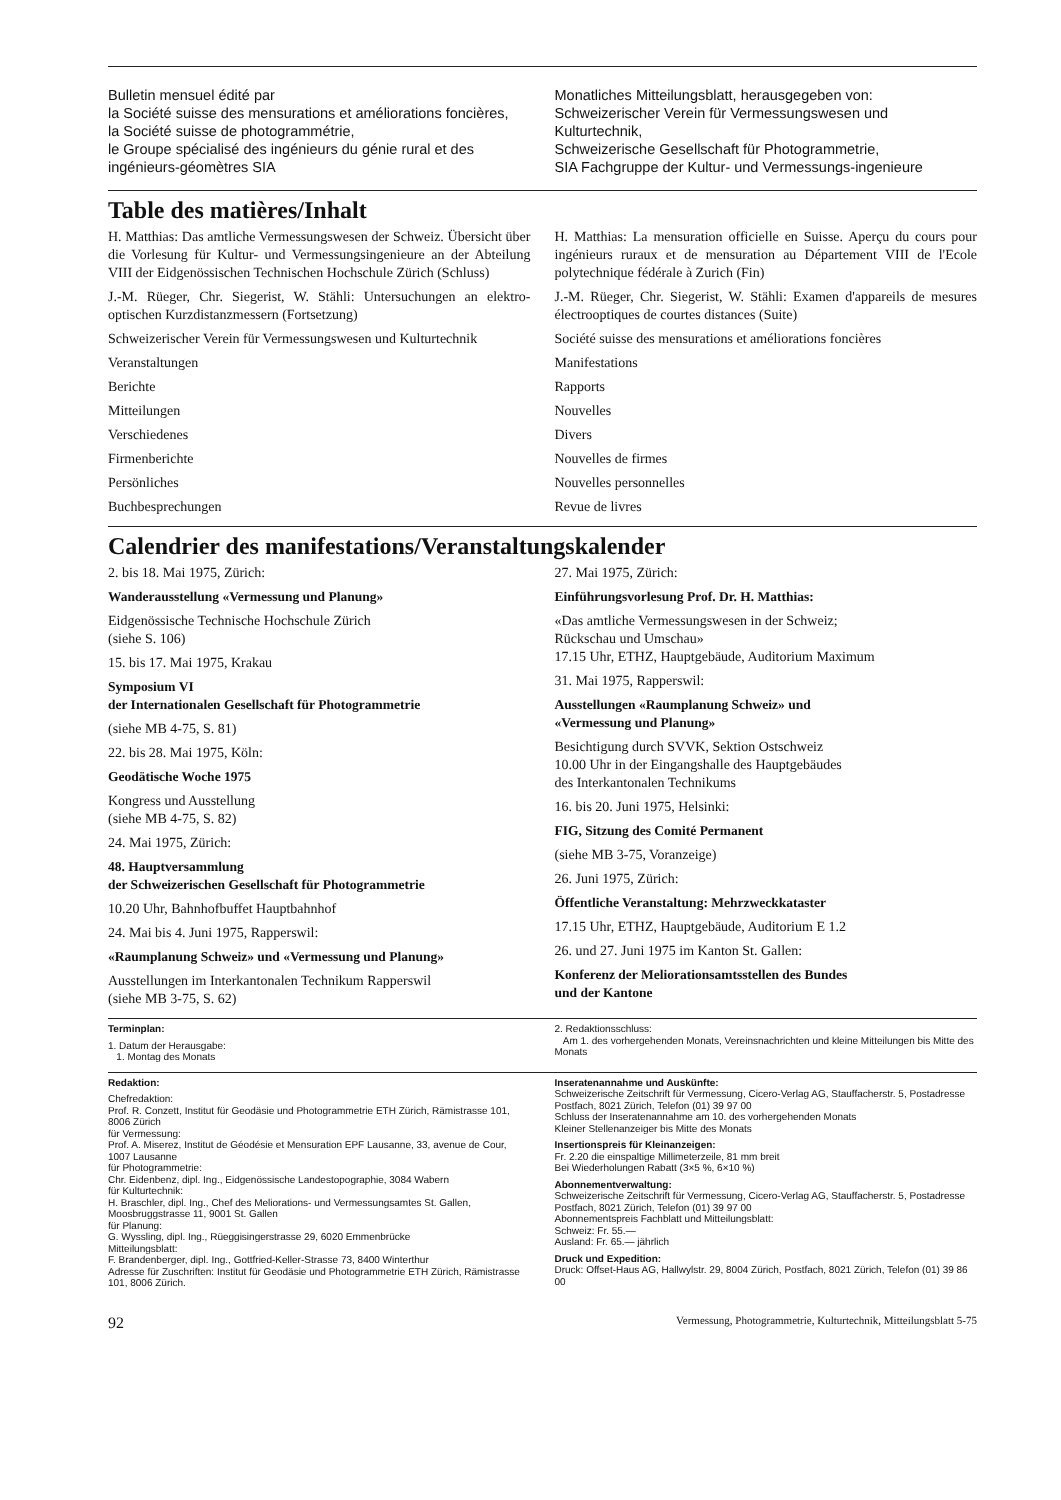Bulletin mensuel édité par
la Société suisse des mensurations et améliorations foncières,
la Société suisse de photogrammétrie,
le Groupe spécialisé des ingénieurs du génie rural et des ingénieurs-géomètres SIA
Monatliches Mitteilungsblatt, herausgegeben von:
Schweizerischer Verein für Vermessungswesen und Kulturtechnik,
Schweizerische Gesellschaft für Photogrammetrie,
SIA Fachgruppe der Kultur- und Vermessungs-ingenieure
Table des matières/Inhalt
H. Matthias: Das amtliche Vermessungswesen der Schweiz. Übersicht über die Vorlesung für Kultur- und Vermessungsingenieure an der Abteilung VIII der Eidgenössischen Technischen Hochschule Zürich (Schluss)
J.-M. Rüeger, Chr. Siegerist, W. Stähli: Untersuchungen an elektro-optischen Kurzdistanzmessern (Fortsetzung)
Schweizerischer Verein für Vermessungswesen und Kulturtechnik
Veranstaltungen
Berichte
Mitteilungen
Verschiedenes
Firmenberichte
Persönliches
Buchbesprechungen
H. Matthias: La mensuration officielle en Suisse. Aperçu du cours pour ingénieurs ruraux et de mensuration au Département VIII de l'Ecole polytechnique fédérale à Zurich (Fin)
J.-M. Rüeger, Chr. Siegerist, W. Stähli: Examen d'appareils de mesures électrooptiques de courtes distances (Suite)
Société suisse des mensurations et améliorations foncières
Manifestations
Rapports
Nouvelles
Divers
Nouvelles de firmes
Nouvelles personnelles
Revue de livres
Calendrier des manifestations/Veranstaltungskalender
2. bis 18. Mai 1975, Zürich:
Wanderausstellung «Vermessung und Planung»
Eidgenössische Technische Hochschule Zürich
(siehe S. 106)
15. bis 17. Mai 1975, Krakau
Symposium VI
der Internationalen Gesellschaft für Photogrammetrie
(siehe MB 4-75, S. 81)
22. bis 28. Mai 1975, Köln:
Geodätische Woche 1975
Kongress und Ausstellung
(siehe MB 4-75, S. 82)
24. Mai 1975, Zürich:
48. Hauptversammlung
der Schweizerischen Gesellschaft für Photogrammetrie
10.20 Uhr, Bahnhofbuffet Hauptbahnhof
24. Mai bis 4. Juni 1975, Rapperswil:
«Raumplanung Schweiz» und «Vermessung und Planung»
Ausstellungen im Interkantonalen Technikum Rapperswil
(siehe MB 3-75, S. 62)
27. Mai 1975, Zürich:
Einführungsvorlesung Prof. Dr. H. Matthias:
«Das amtliche Vermessungswesen in der Schweiz;
Rückschau und Umschau»
17.15 Uhr, ETHZ, Hauptgebäude, Auditorium Maximum
31. Mai 1975, Rapperswil:
Ausstellungen «Raumplanung Schweiz» und
«Vermessung und Planung»
Besichtigung durch SVVK, Sektion Ostschweiz
10.00 Uhr in der Eingangshalle des Hauptgebäudes
des Interkantonalen Technikums
16. bis 20. Juni 1975, Helsinki:
FIG, Sitzung des Comité Permanent
(siehe MB 3-75, Voranzeige)
26. Juni 1975, Zürich:
Öffentliche Veranstaltung: Mehrzweckkataster
17.15 Uhr, ETHZ, Hauptgebäude, Auditorium E 1.2
26. und 27. Juni 1975 im Kanton St. Gallen:
Konferenz der Meliorationsamtsstellen des Bundes
und der Kantone
Terminplan:
1. Datum der Herausgabe:
1. Montag des Monats
2. Redaktionsschluss:
Am 1. des vorhergehenden Monats, Vereinsnachrichten und kleine Mitteilungen bis Mitte des Monats
Redaktion:
Chefredaktion:
Prof. R. Conzett, Institut für Geodäsie und Photogrammetrie ETH Zürich, Rämistrasse 101, 8006 Zürich
für Vermessung:
Prof. A. Miserez, Institut de Géodésie et Mensuration EPF Lausanne, 33, avenue de Cour, 1007 Lausanne
für Photogrammetrie:
Chr. Eidenbenz, dipl. Ing., Eidgenössische Landestopographie, 3084 Wabern
für Kulturtechnik:
H. Braschler, dipl. Ing., Chef des Meliorations- und Vermessungsamtes St. Gallen, Moosbruggstrasse 11, 9001 St. Gallen
für Planung:
G. Wyssling, dipl. Ing., Rüeggisingerstrasse 29, 6020 Emmenbrücke
Mitteilungsblatt:
F. Brandenberger, dipl. Ing., Gottfried-Keller-Strasse 73, 8400 Winterthur
Adresse für Zuschriften: Institut für Geodäsie und Photogrammetrie ETH Zürich, Rämistrasse 101, 8006 Zürich.
Inseratenannahme und Auskünfte:
Schweizerische Zeitschrift für Vermessung, Cicero-Verlag AG, Stauffacherstr. 5, Postadresse Postfach, 8021 Zürich, Telefon (01) 39 97 00
Schluss der Inseratenannahme am 10. des vorhergehenden Monats
Kleiner Stellenanzeiger bis Mitte des Monats
Insertionspreis für Kleinanzeigen:
Fr. 2.20 die einspaltige Millimeterzeile, 81 mm breit
Bei Wiederholungen Rabatt (3×5 %, 6×10 %)
Abonnementverwaltung:
Schweizerische Zeitschrift für Vermessung, Cicero-Verlag AG, Stauffacherstr. 5, Postadresse Postfach, 8021 Zürich, Telefon (01) 39 97 00
Abonnementspreis Fachblatt und Mitteilungsblatt:
Schweiz: Fr. 55.—
Ausland: Fr. 65.— jährlich
Druck und Expedition:
Druck: Offset-Haus AG, Hallwylstr. 29, 8004 Zürich, Postfach, 8021 Zürich, Telefon (01) 39 86 00
92 Vermessung, Photogrammetrie, Kulturtechnik, Mitteilungsblatt 5-75